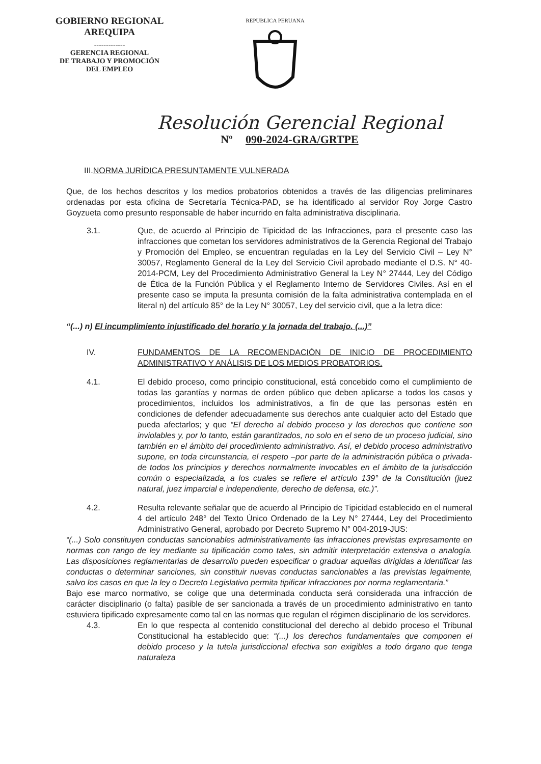GOBIERNO REGIONAL
AREQUIPA
-------------
GERENCIA REGIONAL
DE TRABAJO Y PROMOCIÓN
DEL EMPLEO
REPUBLICA PERUANA
Resolución Gerencial Regional
Nº 090-2024-GRA/GRTPE
III.NORMA JURÍDICA PRESUNTAMENTE VULNERADA
Que, de los hechos descritos y los medios probatorios obtenidos a través de las diligencias preliminares ordenadas por esta oficina de Secretaría Técnica-PAD, se ha identificado al servidor Roy Jorge Castro Goyzueta como presunto responsable de haber incurrido en falta administrativa disciplinaria.
3.1. Que, de acuerdo al Principio de Tipicidad de las Infracciones, para el presente caso las infracciones que cometan los servidores administrativos de la Gerencia Regional del Trabajo y Promoción del Empleo, se encuentran reguladas en la Ley del Servicio Civil – Ley N° 30057, Reglamento General de la Ley del Servicio Civil aprobado mediante el D.S. N° 40-2014-PCM, Ley del Procedimiento Administrativo General la Ley N° 27444, Ley del Código de Ética de la Función Pública y el Reglamento Interno de Servidores Civiles. Así en el presente caso se imputa la presunta comisión de la falta administrativa contemplada en el literal n) del artículo 85° de la Ley N° 30057, Ley del servicio civil, que a la letra dice:
“(...) n) El incumplimiento injustificado del horario y la jornada del trabajo. (...)”
IV. FUNDAMENTOS DE LA RECOMENDACIÓN DE INICIO DE PROCEDIMIENTO ADMINISTRATIVO Y ANÁLISIS DE LOS MEDIOS PROBATORIOS.
4.1. El debido proceso, como principio constitucional, está concebido como el cumplimiento de todas las garantías y normas de orden público que deben aplicarse a todos los casos y procedimientos, incluidos los administrativos, a fin de que las personas estén en condiciones de defender adecuadamente sus derechos ante cualquier acto del Estado que pueda afectarlos; y que “El derecho al debido proceso y los derechos que contiene son inviolables y, por lo tanto, están garantizados, no solo en el seno de un proceso judicial, sino también en el ámbito del procedimiento administrativo. Así, el debido proceso administrativo supone, en toda circunstancia, el respeto –por parte de la administración pública o privada- de todos los principios y derechos normalmente invocables en el ámbito de la jurisdicción común o especializada, a los cuales se refiere el artículo 139° de la Constitución (juez natural, juez imparcial e independiente, derecho de defensa, etc.)”.
4.2. Resulta relevante señalar que de acuerdo al Principio de Tipicidad establecido en el numeral 4 del artículo 248° del Texto Único Ordenado de la Ley N° 27444, Ley del Procedimiento Administrativo General, aprobado por Decreto Supremo N° 004-2019-JUS:
“(...) Solo constituyen conductas sancionables administrativamente las infracciones previstas expresamente en normas con rango de ley mediante su tipificación como tales, sin admitir interpretación extensiva o analogía. Las disposiciones reglamentarias de desarrollo pueden especificar o graduar aquellas dirigidas a identificar las conductas o determinar sanciones, sin constituir nuevas conductas sancionables a las previstas legalmente, salvo los casos en que la ley o Decreto Legislativo permita tipificar infracciones por norma reglamentaria.”
Bajo ese marco normativo, se colige que una determinada conducta será considerada una infracción de carácter disciplinario (o falta) pasible de ser sancionada a través de un procedimiento administrativo en tanto estuviera tipificado expresamente como tal en las normas que regulan el régimen disciplinario de los servidores.
4.3. En lo que respecta al contenido constitucional del derecho al debido proceso el Tribunal Constitucional ha establecido que: “(...) los derechos fundamentales que componen el debido proceso y la tutela jurisdiccional efectiva son exigibles a todo órgano que tenga naturaleza